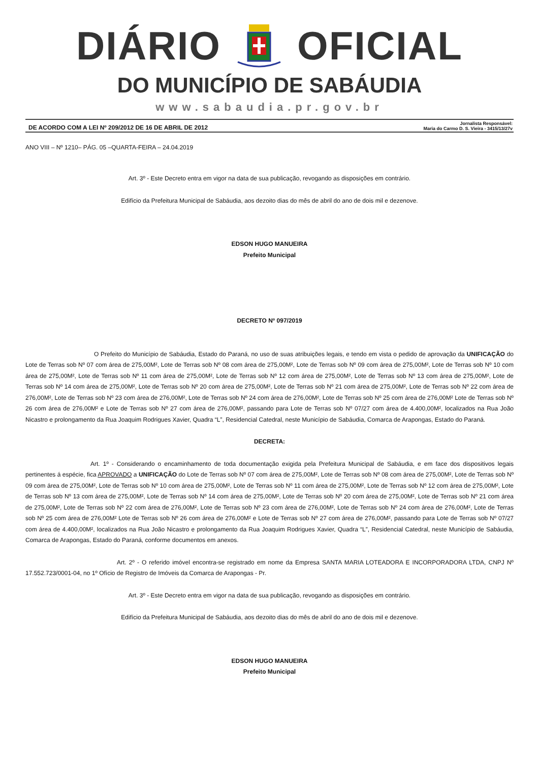DIÁRIO OFICIAL
DO MUNICÍPIO DE SABÁUDIA
www.sabaudia.pr.gov.br
DE ACORDO COM A LEI Nº 209/2012 DE 16 DE ABRIL DE 2012 Jornalista Responsável:
Maria do Carmo D. S. Vieira - 3415/13/27v
ANO VIII – Nº 1210– PÁG. 05 –QUARTA-FEIRA – 24.04.2019
Art. 3º - Este Decreto entra em vigor na data de sua publicação, revogando as disposições em contrário.
Edifício da Prefeitura Municipal de Sabáudia, aos dezoito dias do mês de abril do ano de dois mil e dezenove.
EDSON HUGO MANUEIRA
Prefeito Municipal
DECRETO Nº 097/2019
O Prefeito do Município de Sabáudia, Estado do Paraná, no uso de suas atribuições legais, e tendo em vista o pedido de aprovação da UNIFICAÇÃO do Lote de Terras sob Nº 07 com área de 275,00M², Lote de Terras sob Nº 08 com área de 275,00M², Lote de Terras sob Nº 09 com área de 275,00M², Lote de Terras sob Nº 10 com área de 275,00M², Lote de Terras sob Nº 11 com área de 275,00M², Lote de Terras sob Nº 12 com área de 275,00M², Lote de Terras sob Nº 13 com área de 275,00M², Lote de Terras sob Nº 14 com área de 275,00M², Lote de Terras sob Nº 20 com área de 275,00M², Lote de Terras sob Nº 21 com área de 275,00M², Lote de Terras sob Nº 22 com área de 276,00M², Lote de Terras sob Nº 23 com área de 276,00M², Lote de Terras sob Nº 24 com área de 276,00M², Lote de Terras sob Nº 25 com área de 276,00M² Lote de Terras sob Nº 26 com área de 276,00M² e Lote de Terras sob Nº 27 com área de 276,00M², passando para Lote de Terras sob Nº 07/27 com área de 4.400,00M², localizados na Rua João Nicastro e prolongamento da Rua Joaquim Rodrigues Xavier, Quadra “L”, Residencial Catedral, neste Município de Sabáudia, Comarca de Arapongas, Estado do Paraná.
DECRETA:
Art. 1º - Considerando o encaminhamento de toda documentação exigida pela Prefeitura Municipal de Sabáudia, e em face dos dispositivos legais pertinentes á espécie, fica APROVADO a UNIFICAÇÃO do Lote de Terras sob Nº 07 com área de 275,00M², Lote de Terras sob Nº 08 com área de 275,00M², Lote de Terras sob Nº 09 com área de 275,00M², Lote de Terras sob Nº 10 com área de 275,00M², Lote de Terras sob Nº 11 com área de 275,00M², Lote de Terras sob Nº 12 com área de 275,00M², Lote de Terras sob Nº 13 com área de 275,00M², Lote de Terras sob Nº 14 com área de 275,00M², Lote de Terras sob Nº 20 com área de 275,00M², Lote de Terras sob Nº 21 com área de 275,00M², Lote de Terras sob Nº 22 com área de 276,00M², Lote de Terras sob Nº 23 com área de 276,00M², Lote de Terras sob Nº 24 com área de 276,00M², Lote de Terras sob Nº 25 com área de 276,00M² Lote de Terras sob Nº 26 com área de 276,00M² e Lote de Terras sob Nº 27 com área de 276,00M², passando para Lote de Terras sob Nº 07/27 com área de 4.400,00M², localizados na Rua João Nicastro e prolongamento da Rua Joaquim Rodrigues Xavier, Quadra “L”, Residencial Catedral, neste Município de Sabáudia, Comarca de Arapongas, Estado do Paraná, conforme documentos em anexos.
Art. 2º - O referido imóvel encontra-se registrado em nome da Empresa SANTA MARIA LOTEADORA E INCORPORADORA LTDA, CNPJ Nº 17.552.723/0001-04, no 1º Ofício de Registro de Imóveis da Comarca de Arapongas - Pr.
Art. 3º - Este Decreto entra em vigor na data de sua publicação, revogando as disposições em contrário.
Edifício da Prefeitura Municipal de Sabáudia, aos dezoito dias do mês de abril do ano de dois mil e dezenove.
EDSON HUGO MANUEIRA
Prefeito Municipal